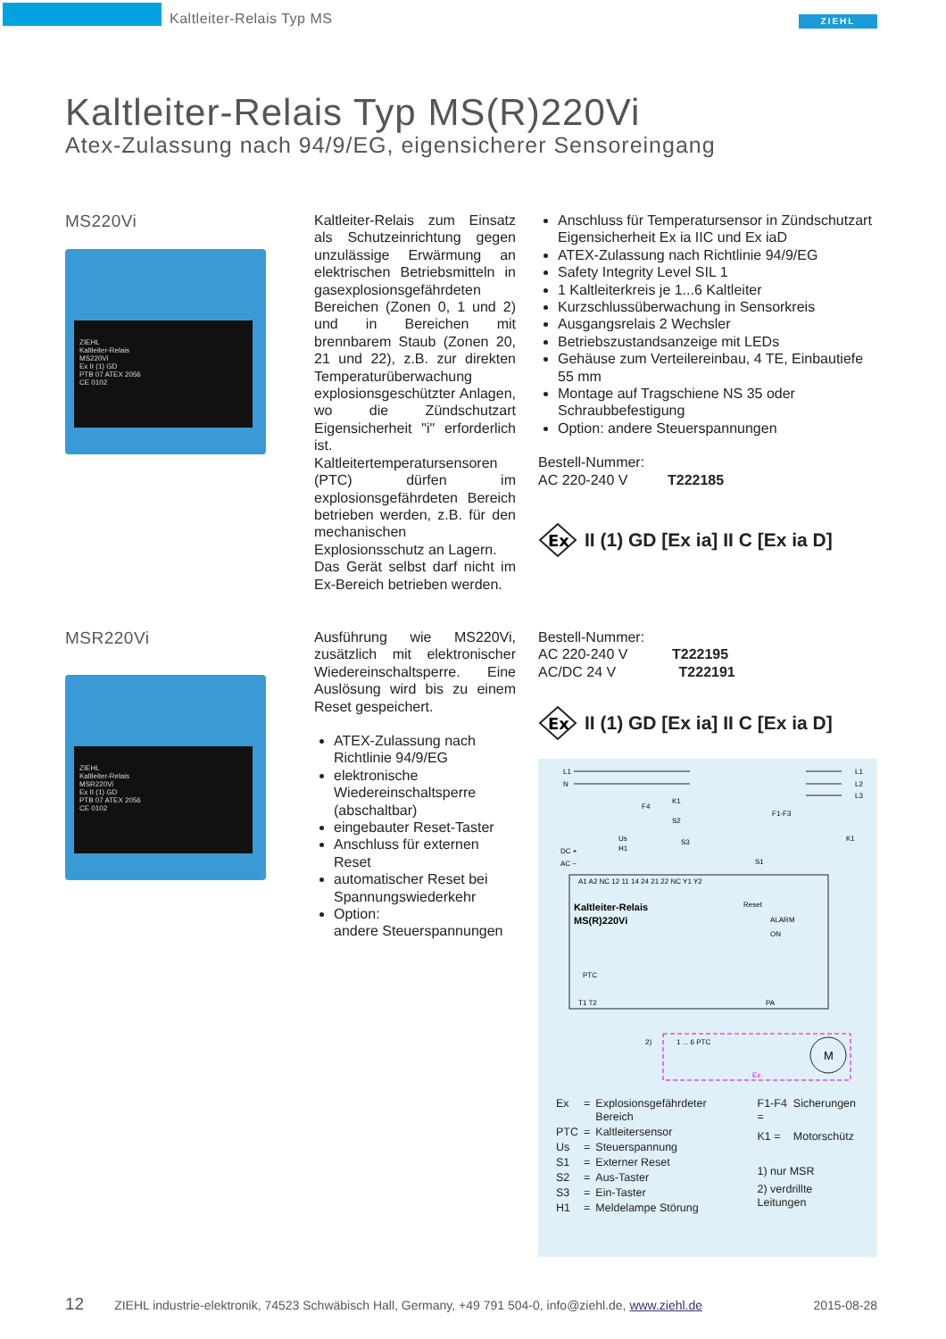Kaltleiter-Relais Typ MS
ZIEHL
Kaltleiter-Relais Typ MS(R)220Vi
Atex-Zulassung nach 94/9/EG, eigensicherer Sensoreingang
MS220Vi
ZIEHL
Kaltleiter-Relais
MS220Vi
Ex II (1) GD
PTB 07 ATEX 2056
CE 0102
Kaltleiter-Relais zum Einsatz als Schutzeinrichtung gegen unzulässige Erwärmung an elektrischen Betriebsmitteln in gasexplosionsgefährdeten Bereichen (Zonen 0, 1 und 2) und in Bereichen mit brennbarem Staub (Zonen 20, 21 und 22), z.B. zur direkten Temperaturüberwachung explosionsgeschützter Anlagen, wo die Zündschutzart Eigensicherheit "i" erforderlich ist. Kaltleitertemperatursensoren (PTC) dürfen im explosionsgefährdeten Bereich betrieben werden, z.B. für den mechanischen Explosionsschutz an Lagern.
Das Gerät selbst darf nicht im Ex-Bereich betrieben werden.
Anschluss für Temperatursensor in Zündschutzart Eigensicherheit Ex ia IIC und Ex iaD
ATEX-Zulassung nach Richtlinie 94/9/EG
Safety Integrity Level SIL 1
1 Kaltleiterkreis je 1...6 Kaltleiter
Kurzschlussüberwachung in Sensorkreis
Ausgangsrelais 2 Wechsler
Betriebszustandsanzeige mit LEDs
Gehäuse zum Verteilereinbau, 4 TE, Einbautiefe 55 mm
Montage auf Tragschiene NS 35 oder Schraubbefestigung
Option: andere Steuerspannungen
Bestell-Nummer:
AC 220-240 V T222185
Ex
II (1) GD [Ex ia] II C [Ex ia D]
MSR220Vi
ZIEHL
Kaltleiter-Relais
MSR220Vi
Ex II (1) GD
PTB 07 ATEX 2056
CE 0102
Ausführung wie MS220Vi, zusätzlich mit elektronischer Wiedereinschaltsperre. Eine Auslösung wird bis zu einem Reset gespeichert.
ATEX-Zulassung nach Richtlinie 94/9/EG
elektronische Wiedereinschaltsperre (abschaltbar)
eingebauter Reset-Taster
Anschluss für externen Reset
automatischer Reset bei Spannungswiederkehr
Option:
andere Steuerspannungen
Bestell-Nummer:
AC 220-240 V T222195
AC/DC 24 V T222191
Ex
II (1) GD [Ex ia] II C [Ex ia D]
L1
N
L1
L2
L3
F1-F3
K1
K1
F4
S2
S3
Us
H1
DC +
AC ~
S1
A1 A2 NC 12 11 14 24 21 22 NC Y1 Y2
Kaltleiter-Relais
MS(R)220Vi
Reset
ALARM
ON
PTC
T1 T2
PA
1 ... 6 PTC
Ex
2)
M
| Ex | = | Explosionsgefährdeter Bereich |
| PTC | = | Kaltleitersensor |
| Us | = | Steuerspannung |
| S1 | = | Externer Reset |
| S2 | = | Aus-Taster |
| S3 | = | Ein-Taster |
| H1 | = | Meldelampe Störung |
| F1-F4 = | Sicherungen |
| K1 = | Motorschütz |
| 1) nur MSR | |
| 2) verdrillte Leitungen | |
12 ZIEHL industrie-elektronik, 74523 Schwäbisch Hall, Germany, +49 791 504-0, info@ziehl.de, www.ziehl.de 2015-08-28